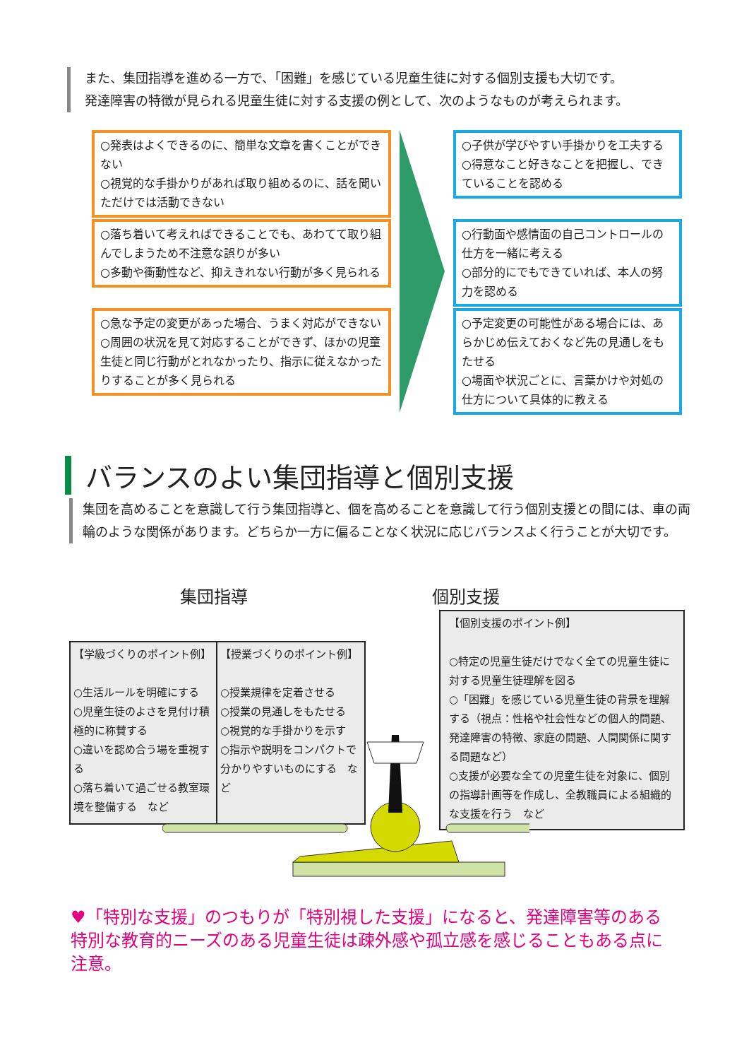また、集団指導を進める一方で、「困難」を感じている児童生徒に対する個別支援も大切です。
発達障害の特徴が見られる児童生徒に対する支援の例として、次のようなものが考えられます。
○発表はよくできるのに、簡単な文章を書くことができない
○視覚的な手掛かりがあれば取り組めるのに、話を聞いただけでは活動できない
○落ち着いて考えればできることでも、あわてて取り組んでしまうため不注意な誤りが多い
○多動や衝動性など、抑えきれない行動が多く見られる
○急な予定の変更があった場合、うまく対応ができない
○周囲の状況を見て対応することができず、ほかの児童生徒と同じ行動がとれなかったり、指示に従えなかったりすることが多く見られる
○子供が学びやすい手掛かりを工夫する
○得意なこと好きなことを把握し、できていることを認める
○行動面や感情面の自己コントロールの仕方を一緒に考える
○部分的にでもできていれば、本人の努力を認める
○予定変更の可能性がある場合には、あらかじめ伝えておくなど先の見通しをもたせる
○場面や状況ごとに、言葉かけや対処の仕方について具体的に教える
バランスのよい集団指導と個別支援
集団を高めることを意識して行う集団指導と、個を高めることを意識して行う個別支援との間には、車の両輪のような関係があります。どちらか一方に偏ることなく状況に応じバランスよく行うことが大切です。
集団指導 個別支援
【学級づくりのポイント例】
○生活ルールを明確にする
○児童生徒のよさを見付け積極的に称賛する
○違いを認め合う場を重視する
○落ち着いて過ごせる教室環境を整備する　など
【授業づくりのポイント例】
○授業規律を定着させる
○授業の見通しをもたせる
○視覚的な手掛かりを示す
○指示や説明をコンパクトで分かりやすいものにする　など
【個別支援のポイント例】
○特定の児童生徒だけでなく全ての児童生徒に対する児童生徒理解を図る
○「困難」を感じている児童生徒の背景を理解する（視点：性格や社会性などの個人的問題、発達障害の特徴、家庭の問題、人間関係に関する問題など）
○支援が必要な全ての児童生徒を対象に、個別の指導計画等を作成し、全教職員による組織的な支援を行う　など
♥「特別な支援」のつもりが「特別視した支援」になると、発達障害等のある特別な教育的ニーズのある児童生徒は疎外感や孤立感を感じることもある点に注意。